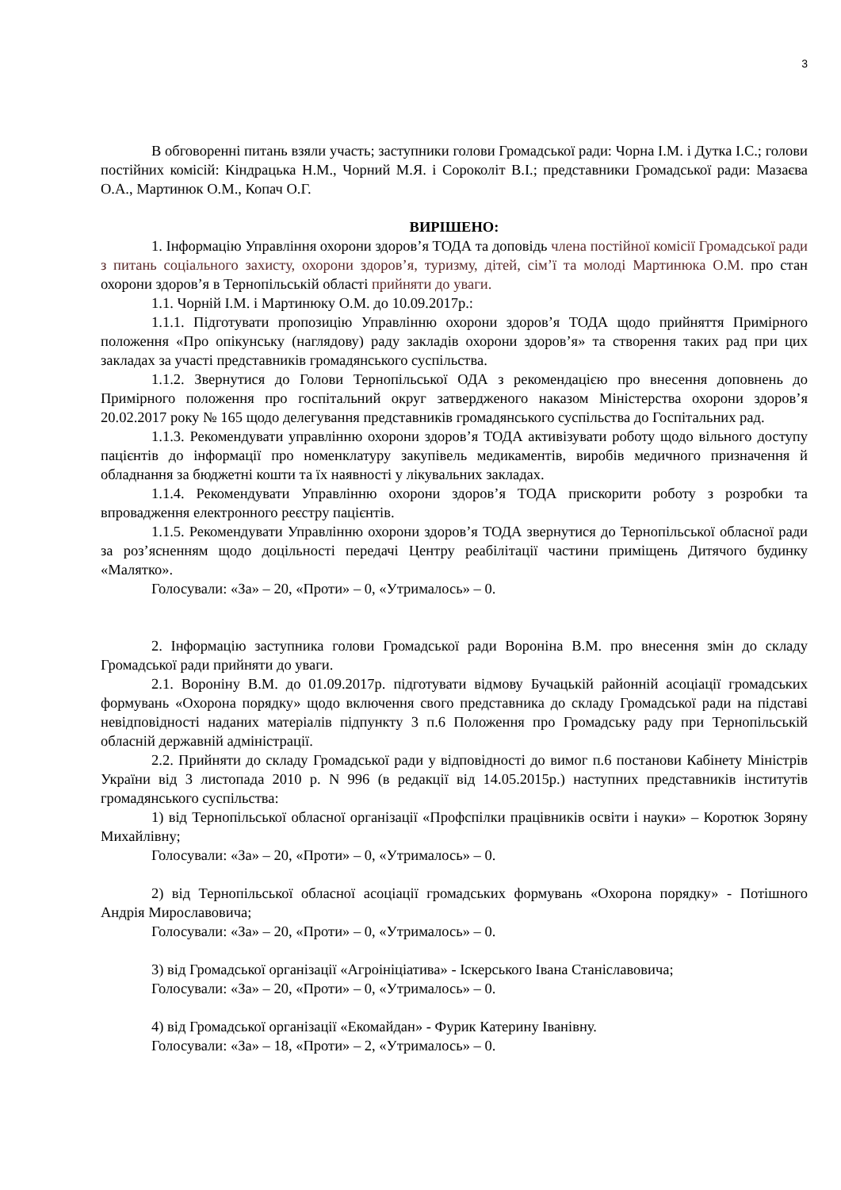3
В обговоренні питань взяли участь; заступники голови Громадської ради: Чорна І.М. і Дутка І.С.; голови постійних комісій: Кіндрацька Н.М., Чорний М.Я. і Сороколіт В.І.; представники Громадської ради: Мазаєва О.А., Мартинюк О.М., Копач О.Г.
ВИРІШЕНО:
1. Інформацію Управління охорони здоров’я ТОДА та доповідь члена постійної комісії Громадської ради з питань соціального захисту, охорони здоров’я, туризму, дітей, сім’ї та молоді Мартинюка О.М. про стан охорони здоров’я в Тернопільській області прийняти до уваги.
1.1. Чорній І.М. і Мартинюку О.М. до 10.09.2017р.:
1.1.1. Підготувати пропозицію Управлінню охорони здоров’я ТОДА щодо прийняття Примірного положення «Про опікунську (наглядову) раду закладів охорони здоров’я» та створення таких рад при цих закладах за участі представників громадянського суспільства.
1.1.2. Звернутися до Голови Тернопільської ОДА з рекомендацією про внесення доповнень до Примірного положення про госпітальний округ затвердженого наказом Міністерства охорони здоров’я 20.02.2017 року № 165 щодо делегування представників громадянського суспільства до Госпітальних рад.
1.1.3. Рекомендувати управлінню охорони здоров’я ТОДА активізувати роботу щодо вільного доступу пацієнтів до інформації про номенклатуру закупівель медикаментів, виробів медичного призначення й обладнання за бюджетні кошти та їх наявності у лікувальних закладах.
1.1.4. Рекомендувати Управлінню охорони здоров’я ТОДА прискорити роботу з розробки та впровадження електронного реєстру пацієнтів.
1.1.5. Рекомендувати Управлінню охорони здоров’я ТОДА звернутися до Тернопільської обласної ради за роз’ясненням щодо доцільності передачі Центру реабілітації частини приміщень Дитячого будинку «Малятко».
Голосували: «За» – 20, «Проти» – 0, «Утрималось» – 0.
2. Інформацію заступника голови Громадської ради Вороніна В.М. про внесення змін до складу Громадської ради прийняти до уваги.
2.1. Вороніну В.М. до 01.09.2017р. підготувати відмову Бучацькій районній асоціації громадських формувань «Охорона порядку» щодо включення свого представника до складу Громадської ради на підставі невідповідності наданих матеріалів підпункту 3 п.6 Положення про Громадську раду при Тернопільській обласній державній адміністрації.
2.2. Прийняти до складу Громадської ради у відповідності до вимог п.6 постанови Кабінету Міністрів України від 3 листопада 2010 р. N 996 (в редакції від 14.05.2015р.) наступних представників інститутів громадянського суспільства:
1) від Тернопільської обласної організації «Профспілки працівників освіти і науки» – Коротюк Зоряну Михайлівну;
Голосували: «За» – 20, «Проти» – 0, «Утрималось» – 0.
2) від Тернопільської обласної асоціації громадських формувань «Охорона порядку» - Потішного Андрія Мирославовича;
Голосували: «За» – 20, «Проти» – 0, «Утрималось» – 0.
3) від Громадської організації «Агроініціатива» - Іскерського Івана Станіславовича;
Голосували: «За» – 20, «Проти» – 0, «Утрималось» – 0.
4) від Громадської організації «Екомайдан» - Фурик Катерину Іванівну.
Голосували: «За» – 18, «Проти» – 2, «Утрималось» – 0.